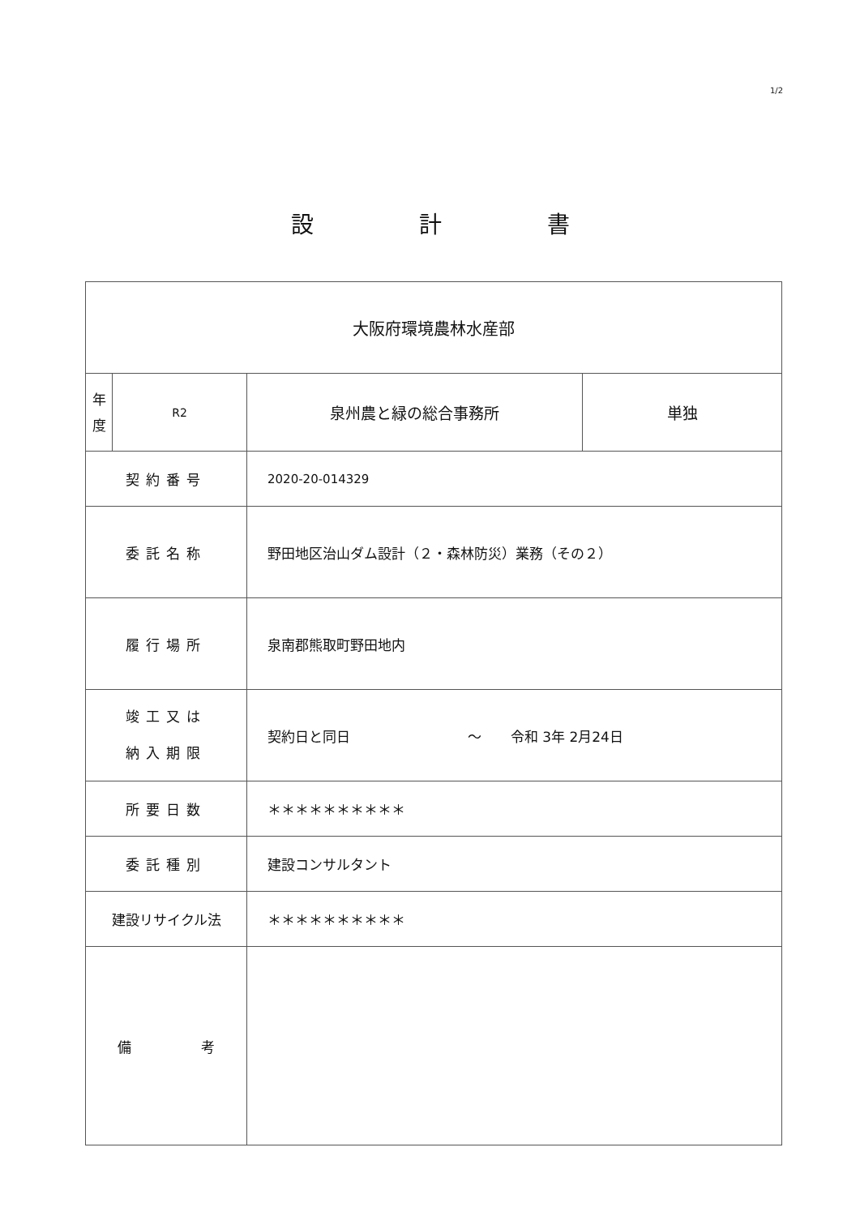1/2
設計書
| 大阪府環境農林水産部 | | | |
| 年 度 | R2 | 泉州農と緑の総合事務所 | 単独 |
| 契約番号 | | 2020-20-014329 | |
| 委託名称 | | 野田地区治山ダム設計（２・森林防災）業務（その２） | |
| 履行場所 | | 泉南郡熊取町野田地内 | |
| 竣工又は 納入期限 | | 契約日と同日 ～ 令和 3年 2月24日 | |
| 所要日数 | | ＊＊＊＊＊＊＊＊＊＊ | |
| 委託種別 | | 建設コンサルタント | |
| 建設リサイクル法 | | ＊＊＊＊＊＊＊＊＊＊ | |
| 備 考 | | | |